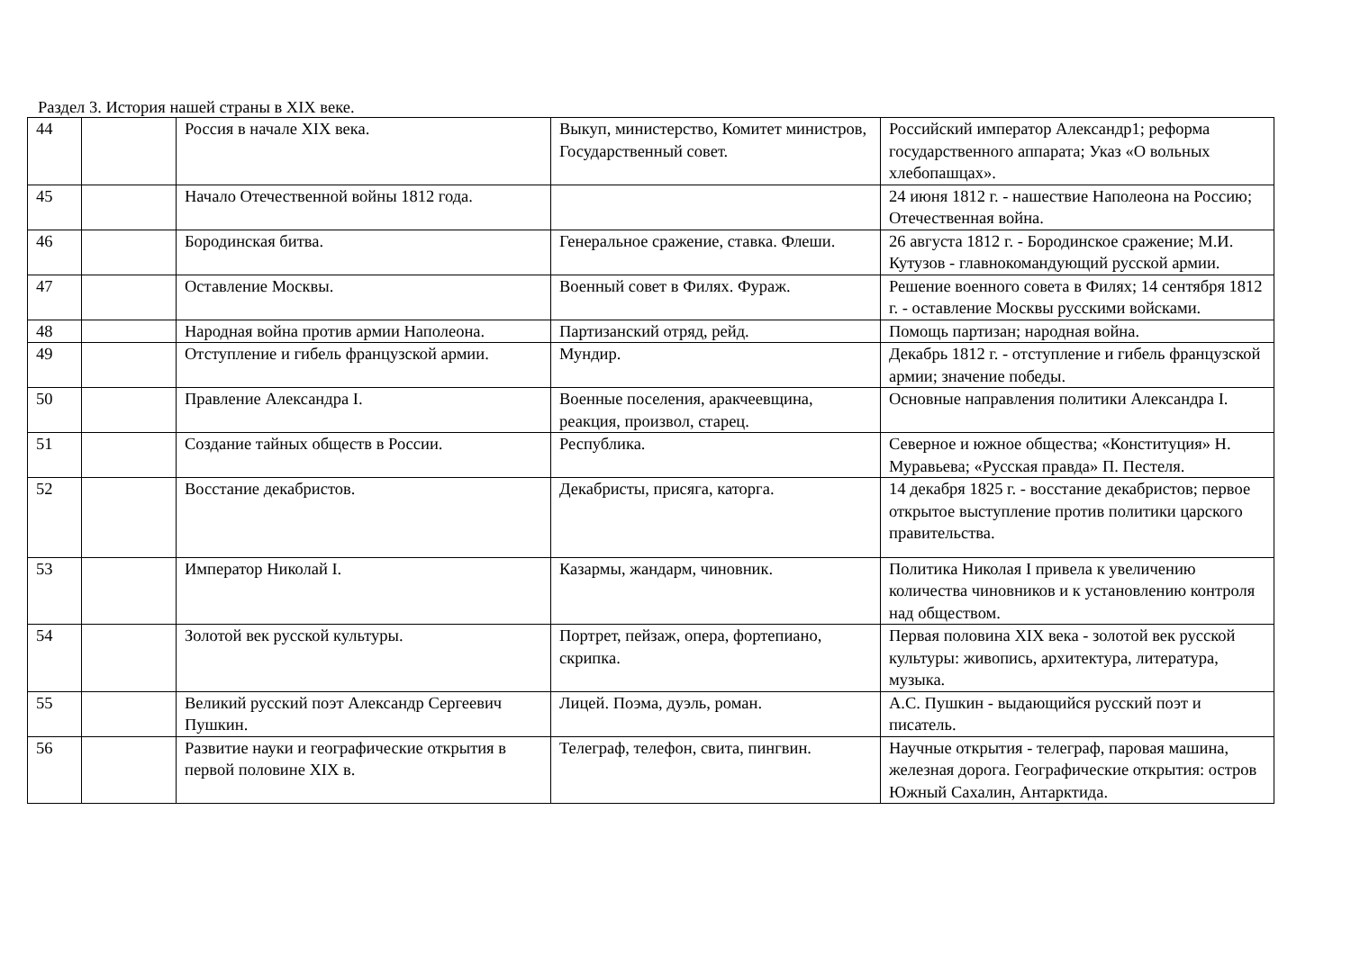Раздел 3. История нашей страны в XIX веке.
| 44 | | Россия в начале XIX века. | Выкуп, министерство, Комитет министров, Государственный совет. | Российский император Александр1; реформа государственного аппарата; Указ «О вольных хлебопашцах». |
| 45 | | Начало Отечественной войны 1812 года. | | 24 июня 1812 г. - нашествие Наполеона на Россию; Отечественная война. |
| 46 | | Бородинская битва. | Генеральное сражение, ставка. Флеши. | 26 августа 1812 г. - Бородинское сражение; М.И. Кутузов - главнокомандующий русской армии. |
| 47 | | Оставление Москвы. | Военный совет в Филях. Фураж. | Решение военного совета в Филях; 14 сентября 1812 г. - оставление Москвы русскими войсками. |
| 48 | | Народная война против армии Наполеона. | Партизанский отряд, рейд. | Помощь партизан; народная война. |
| 49 | | Отступление и гибель французской армии. | Мундир. | Декабрь 1812 г. - отступление и гибель французской армии; значение победы. |
| 50 | | Правление Александра I. | Военные поселения, аракчеевщина, реакция, произвол, старец. | Основные направления политики Александра I. |
| 51 | | Создание тайных обществ в России. | Республика. | Северное и южное общества; «Конституция» Н. Муравьева; «Русская правда» П. Пестеля. |
| 52 | | Восстание декабристов. | Декабристы, присяга, каторга. | 14 декабря 1825 г. - восстание декабристов; первое открытое выступление против политики царского правительства. |
| 53 | | Император Николай I. | Казармы, жандарм, чиновник. | Политика Николая I привела к увеличению количества чиновников и к установлению контроля над обществом. |
| 54 | | Золотой век русской культуры. | Портрет, пейзаж, опера, фортепиано, скрипка. | Первая половина XIX века - золотой век русской культуры: живопись, архитектура, литература, музыка. |
| 55 | | Великий русский поэт Александр Сергеевич Пушкин. | Лицей. Поэма, дуэль, роман. | А.С. Пушкин - выдающийся русский поэт и писатель. |
| 56 | | Развитие науки и географические открытия в первой половине XIX в. | Телеграф, телефон, свита, пингвин. | Научные открытия - телеграф, паровая машина, железная дорога. Географические открытия: остров Южный Сахалин, Антарктида. |